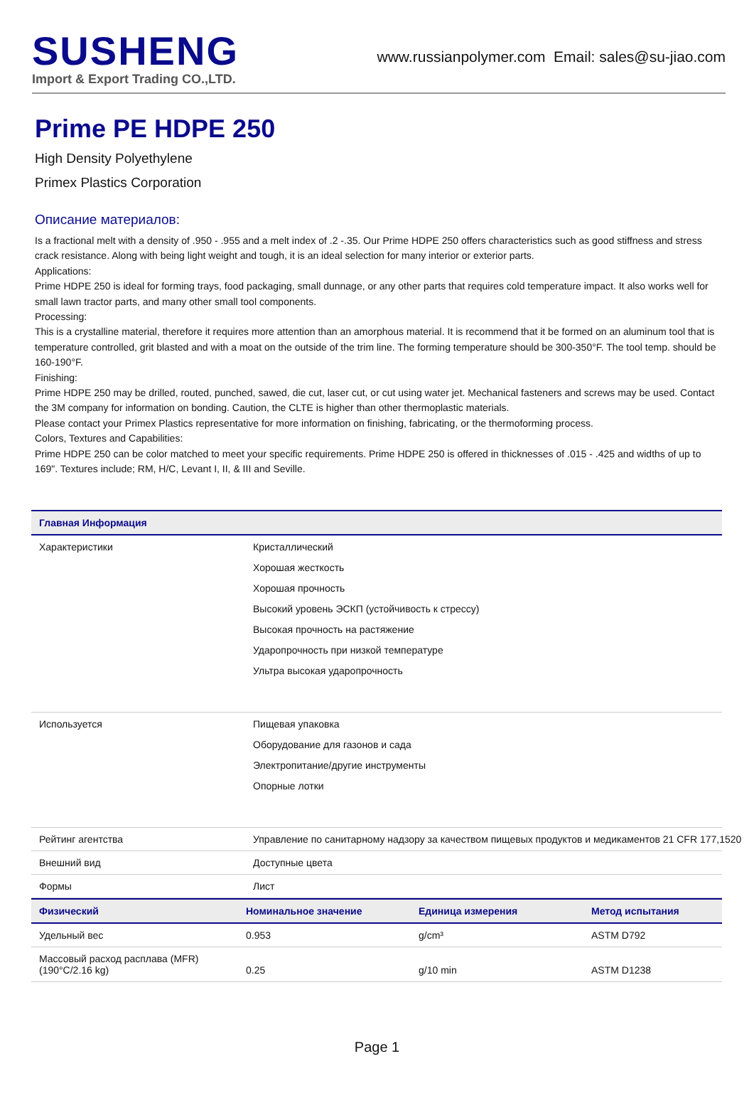SUSHENG
Import & Export Trading CO.,LTD.
www.russianpolymer.com Email: sales@su-jiao.com
Prime PE HDPE 250
High Density Polyethylene
Primex Plastics Corporation
Описание материалов:
Is a fractional melt with a density of .950 - .955 and a melt index of .2 -.35. Our Prime HDPE 250 offers characteristics such as good stiffness and stress crack resistance. Along with being light weight and tough, it is an ideal selection for many interior or exterior parts.
Applications:
Prime HDPE 250 is ideal for forming trays, food packaging, small dunnage, or any other parts that requires cold temperature impact. It also works well for small lawn tractor parts, and many other small tool components.
Processing:
This is a crystalline material, therefore it requires more attention than an amorphous material. It is recommend that it be formed on an aluminum tool that is temperature controlled, grit blasted and with a moat on the outside of the trim line. The forming temperature should be 300-350°F. The tool temp. should be 160-190°F.
Finishing:
Prime HDPE 250 may be drilled, routed, punched, sawed, die cut, laser cut, or cut using water jet. Mechanical fasteners and screws may be used. Contact the 3M company for information on bonding. Caution, the CLTE is higher than other thermoplastic materials.
Please contact your Primex Plastics representative for more information on finishing, fabricating, or the thermoforming process.
Colors, Textures and Capabilities:
Prime HDPE 250 can be color matched to meet your specific requirements. Prime HDPE 250 is offered in thicknesses of .015 - .425 and widths of up to 169". Textures include; RM, H/C, Levant I, II, & III and Seville.
| Главная Информация | |
| --- | --- |
| Характеристики | Кристаллический Хорошая жесткость Хорошая прочность Высокий уровень ЭСКП (устойчивость к стрессу) Высокая прочность на растяжение Ударопрочность при низкой температуре Ультра высокая ударопрочность |
| Используется | Пищевая упаковка Оборудование для газонов и сада Электропитание/другие инструменты Опорные лотки |
| Рейтинг агентства | Управление по санитарному надзору за качеством пищевых продуктов и медикаментов 21 CFR 177,1520 |
| Внешний вид | Доступные цвета |
| Формы | Лист |
| Физический | Номинальное значение | Единица измерения | Метод испытания |
| --- | --- | --- | --- |
| Удельный вес | 0.953 | g/cm³ | ASTM D792 |
| Массовый расход расплава (MFR) (190°C/2.16 kg) | 0.25 | g/10 min | ASTM D1238 |
Page 1